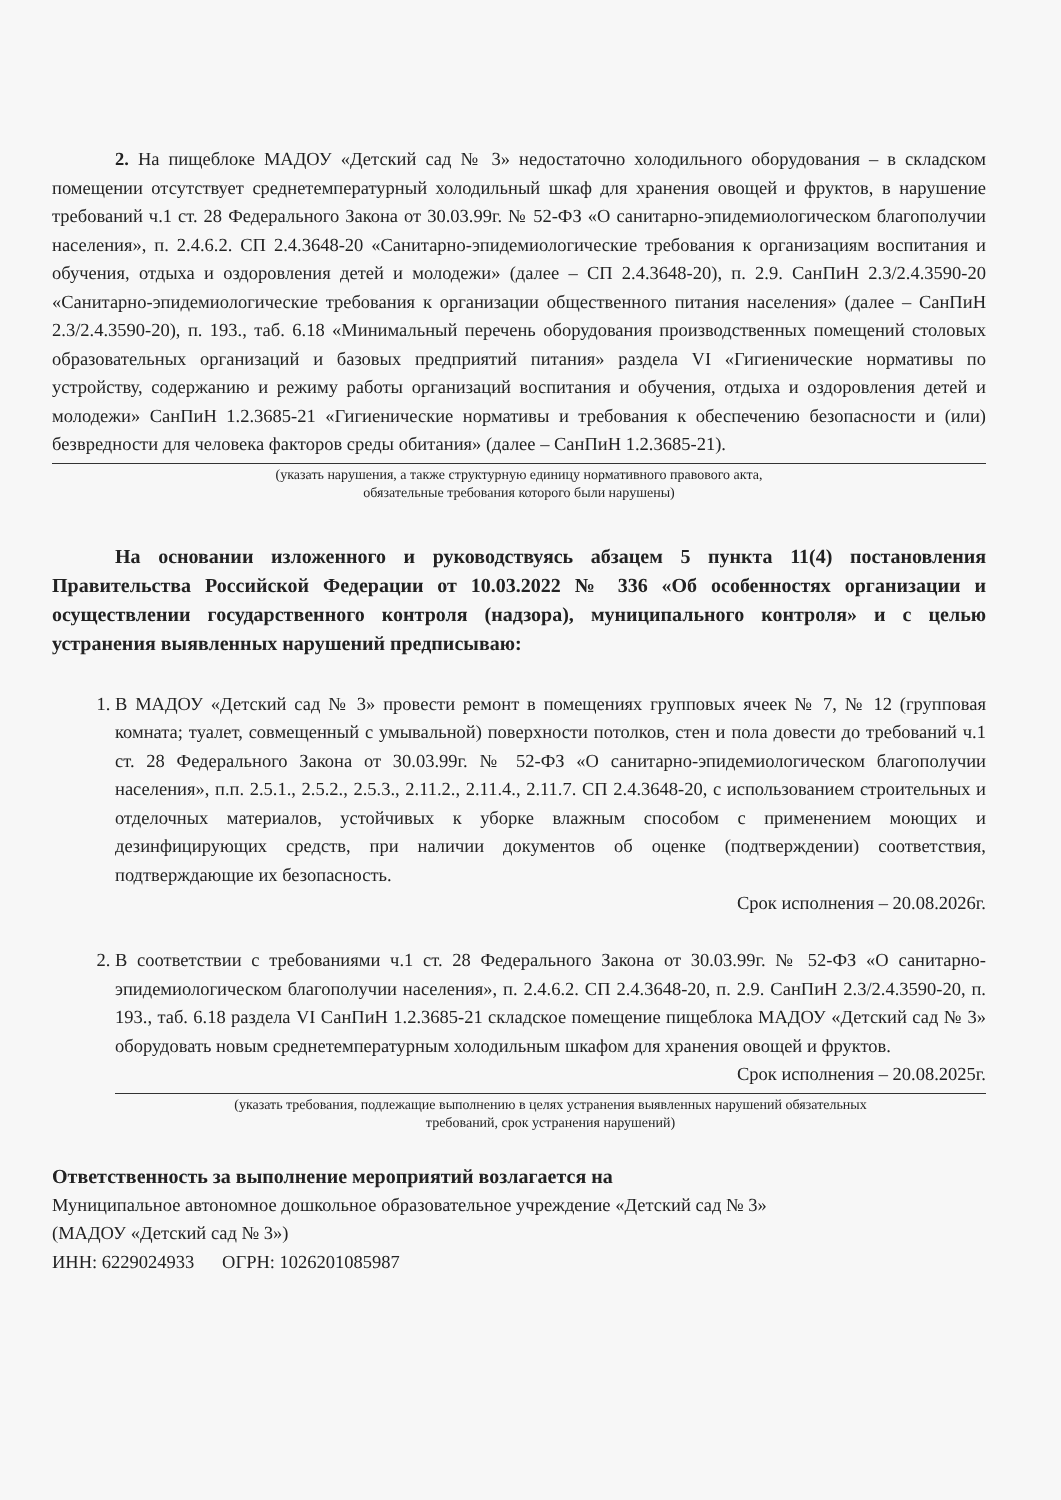2. На пищеблоке МАДОУ «Детский сад № 3» недостаточно холодильного оборудования – в складском помещении отсутствует среднетемпературный холодильный шкаф для хранения овощей и фруктов, в нарушение требований ч.1 ст. 28 Федерального Закона от 30.03.99г. № 52-ФЗ «О санитарно-эпидемиологическом благополучии населения», п. 2.4.6.2. СП 2.4.3648-20 «Санитарно-эпидемиологические требования к организациям воспитания и обучения, отдыха и оздоровления детей и молодежи» (далее – СП 2.4.3648-20), п. 2.9. СанПиН 2.3/2.4.3590-20 «Санитарно-эпидемиологические требования к организации общественного питания населения» (далее – СанПиН 2.3/2.4.3590-20), п. 193., таб. 6.18 «Минимальный перечень оборудования производственных помещений столовых образовательных организаций и базовых предприятий питания» раздела VI «Гигиенические нормативы по устройству, содержанию и режиму работы организаций воспитания и обучения, отдыха и оздоровления детей и молодежи» СанПиН 1.2.3685-21 «Гигиенические нормативы и требования к обеспечению безопасности и (или) безвредности для человека факторов среды обитания» (далее – СанПиН 1.2.3685-21).
(указать нарушения, а также структурную единицу нормативного правового акта,
обязательные требования которого были нарушены)
На основании изложенного и руководствуясь абзацем 5 пункта 11(4) постановления Правительства Российской Федерации от 10.03.2022 № 336 «Об особенностях организации и осуществлении государственного контроля (надзора), муниципального контроля» и с целью устранения выявленных нарушений предписываю:
1. В МАДОУ «Детский сад № 3» провести ремонт в помещениях групповых ячеек № 7, № 12 (групповая комната; туалет, совмещенный с умывальной) поверхности потолков, стен и пола довести до требований ч.1 ст. 28 Федерального Закона от 30.03.99г. № 52-ФЗ «О санитарно-эпидемиологическом благополучии населения», п.п. 2.5.1., 2.5.2., 2.5.3., 2.11.2., 2.11.4., 2.11.7. СП 2.4.3648-20, с использованием строительных и отделочных материалов, устойчивых к уборке влажным способом с применением моющих и дезинфицирующих средств, при наличии документов об оценке (подтверждении) соответствия, подтверждающие их безопасность.
Срок исполнения – 20.08.2026г.
2. В соответствии с требованиями ч.1 ст. 28 Федерального Закона от 30.03.99г. № 52-ФЗ «О санитарно-эпидемиологическом благополучии населения», п. 2.4.6.2. СП 2.4.3648-20, п. 2.9. СанПиН 2.3/2.4.3590-20, п. 193., таб. 6.18 раздела VI СанПиН 1.2.3685-21 складское помещение пищеблока МАДОУ «Детский сад № 3» оборудовать новым среднетемпературным холодильным шкафом для хранения овощей и фруктов.
Срок исполнения – 20.08.2025г.
(указать требования, подлежащие выполнению в целях устранения выявленных нарушений обязательных
требований, срок устранения нарушений)
Ответственность за выполнение мероприятий возлагается на
Муниципальное автономное дошкольное образовательное учреждение «Детский сад № 3»
(МАДОУ «Детский сад № 3»)
ИНН: 6229024933 ОГРН: 1026201085987